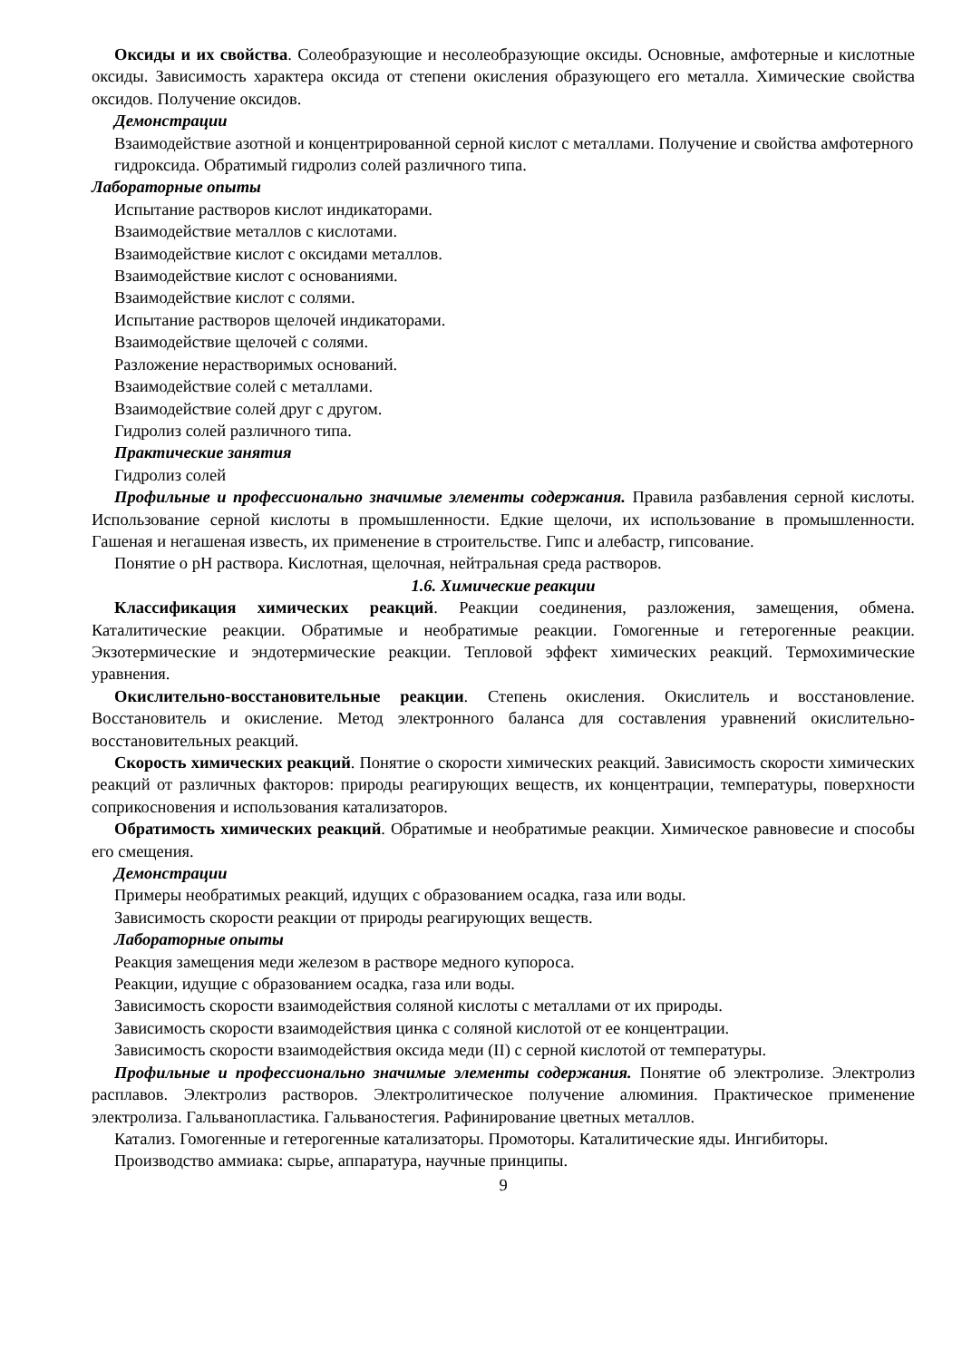Оксиды и их свойства. Солеобразующие и несолеобразующие оксиды. Основные, амфотерные и кислотные оксиды. Зависимость характера оксида от степени окисления образующего его металла. Химические свойства оксидов. Получение оксидов.
Демонстрации
Взаимодействие азотной и концентрированной серной кислот с металлами. Получение и свойства амфотерного гидроксида. Обратимый гидролиз солей различного типа.
Лабораторные опыты
Испытание растворов кислот индикаторами.
Взаимодействие металлов с кислотами.
Взаимодействие кислот с оксидами металлов.
Взаимодействие кислот с основаниями.
Взаимодействие кислот с солями.
Испытание растворов щелочей индикаторами.
Взаимодействие щелочей с солями.
Разложение нерастворимых оснований.
Взаимодействие солей с металлами.
Взаимодействие солей друг с другом.
Гидролиз солей различного типа.
Практические занятия
Гидролиз солей
Профильные и профессионально значимые элементы содержания. Правила разбавления серной кислоты. Использование серной кислоты в промышленности. Едкие щелочи, их использование в промышленности. Гашеная и негашеная известь, их применение в строительстве. Гипс и алебастр, гипсование.
Понятие о pH раствора. Кислотная, щелочная, нейтральная среда растворов.
1.6. Химические реакции
Классификация химических реакций. Реакции соединения, разложения, замещения, обмена. Каталитические реакции. Обратимые и необратимые реакции. Гомогенные и гетерогенные реакции. Экзотермические и эндотермические реакции. Тепловой эффект химических реакций. Термохимические уравнения.
Окислительно-восстановительные реакции. Степень окисления. Окислитель и восстановление. Восстановитель и окисление. Метод электронного баланса для составления уравнений окислительно-восстановительных реакций.
Скорость химических реакций. Понятие о скорости химических реакций. Зависимость скорости химических реакций от различных факторов: природы реагирующих веществ, их концентрации, температуры, поверхности соприкосновения и использования катализаторов.
Обратимость химических реакций. Обратимые и необратимые реакции. Химическое равновесие и способы его смещения.
Демонстрации
Примеры необратимых реакций, идущих с образованием осадка, газа или воды.
Зависимость скорости реакции от природы реагирующих веществ.
Лабораторные опыты
Реакция замещения меди железом в растворе медного купороса.
Реакции, идущие с образованием осадка, газа или воды.
Зависимость скорости взаимодействия соляной кислоты с металлами от их природы.
Зависимость скорости взаимодействия цинка с соляной кислотой от ее концентрации.
Зависимость скорости взаимодействия оксида меди (II) с серной кислотой от температуры.
Профильные и профессионально значимые элементы содержания. Понятие об электролизе. Электролиз расплавов. Электролиз растворов. Электролитическое получение алюминия. Практическое применение электролиза. Гальванопластика. Гальваностегия. Рафинирование цветных металлов.
Катализ. Гомогенные и гетерогенные катализаторы. Промоторы. Каталитические яды. Ингибиторы.
Производство аммиака: сырье, аппаратура, научные принципы.
9